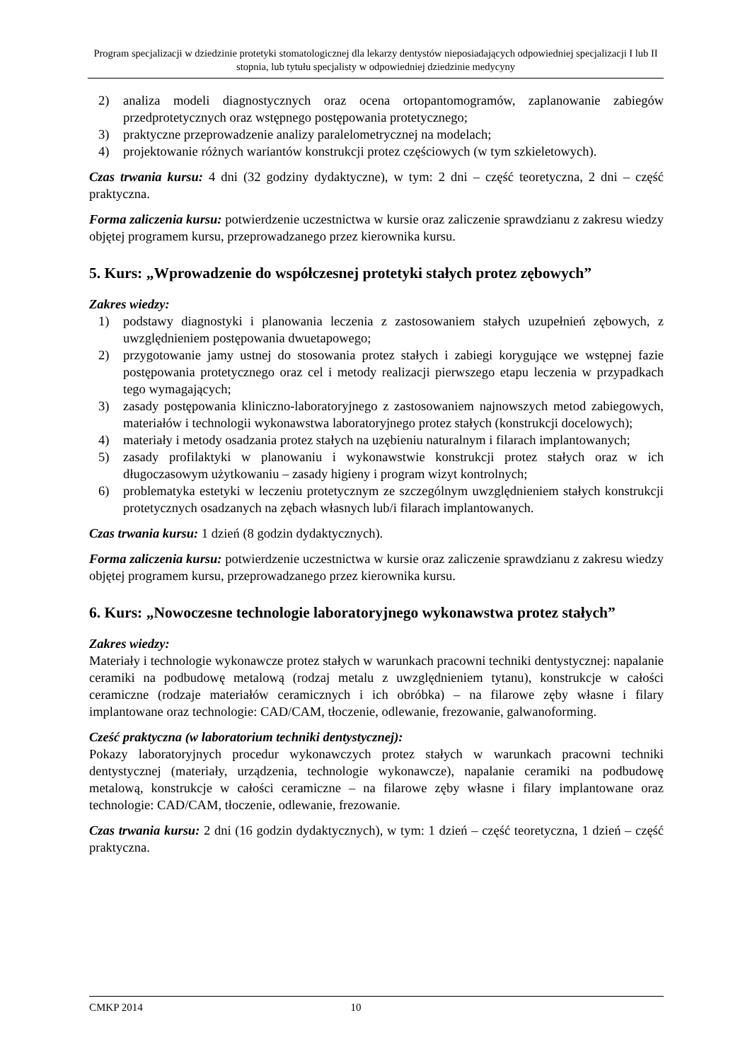Program specjalizacji w dziedzinie protetyki stomatologicznej dla lekarzy dentystów nieposiadających odpowiedniej specjalizacji I lub II stopnia, lub tytułu specjalisty w odpowiedniej dziedzinie medycyny
2) analiza modeli diagnostycznych oraz ocena ortopantomogramów, zaplanowanie zabiegów przedprotetycznych oraz wstępnego postępowania protetycznego;
3) praktyczne przeprowadzenie analizy paralelometrycznej na modelach;
4) projektowanie różnych wariantów konstrukcji protez częściowych (w tym szkieletowych).
Czas trwania kursu: 4 dni (32 godziny dydaktyczne), w tym: 2 dni – część teoretyczna, 2 dni – część praktyczna.
Forma zaliczenia kursu: potwierdzenie uczestnictwa w kursie oraz zaliczenie sprawdzianu z zakresu wiedzy objętej programem kursu, przeprowadzanego przez kierownika kursu.
5. Kurs: „Wprowadzenie do współczesnej protetyki stałych protez zębowych”
Zakres wiedzy:
1) podstawy diagnostyki i planowania leczenia z zastosowaniem stałych uzupełnień zębowych, z uwzględnieniem postępowania dwuetapowego;
2) przygotowanie jamy ustnej do stosowania protez stałych i zabiegi korygujące we wstępnej fazie postępowania protetycznego oraz cel i metody realizacji pierwszego etapu leczenia w przypadkach tego wymagających;
3) zasady postępowania kliniczno-laboratoryjnego z zastosowaniem najnowszych metod zabiegowych, materiałów i technologii wykonawstwa laboratoryjnego protez stałych (konstrukcji docelowych);
4) materiały i metody osadzania protez stałych na uzębieniu naturalnym i filarach implantowanych;
5) zasady profilaktyki w planowaniu i wykonawstwie konstrukcji protez stałych oraz w ich długoczasowym użytkowaniu – zasady higieny i program wizyt kontrolnych;
6) problematyka estetyki w leczeniu protetycznym ze szczególnym uwzględnieniem stałych konstrukcji protetycznych osadzanych na zębach własnych lub/i filarach implantowanych.
Czas trwania kursu: 1 dzień (8 godzin dydaktycznych).
Forma zaliczenia kursu: potwierdzenie uczestnictwa w kursie oraz zaliczenie sprawdzianu z zakresu wiedzy objętej programem kursu, przeprowadzanego przez kierownika kursu.
6. Kurs: „Nowoczesne technologie laboratoryjnego wykonawstwa protez stałych”
Zakres wiedzy:
Materiały i technologie wykonawcze protez stałych w warunkach pracowni techniki dentystycznej: napalanie ceramiki na podbudowę metalową (rodzaj metalu z uwzględnieniem tytanu), konstrukcje w całości ceramiczne (rodzaje materiałów ceramicznych i ich obróbka) – na filarowe zęby własne i filary implantowane oraz technologie: CAD/CAM, tłoczenie, odlewanie, frezowanie, galwanoforming.
Cześć praktyczna (w laboratorium techniki dentystycznej):
Pokazy laboratoryjnych procedur wykonawczych protez stałych w warunkach pracowni techniki dentystycznej (materiały, urządzenia, technologie wykonawcze), napalanie ceramiki na podbudowę metalową, konstrukcje w całości ceramiczne – na filarowe zęby własne i filary implantowane oraz technologie: CAD/CAM, tłoczenie, odlewanie, frezowanie.
Czas trwania kursu: 2 dni (16 godzin dydaktycznych), w tym: 1 dzień – część teoretyczna, 1 dzień – część praktyczna.
CMKP 2014 10